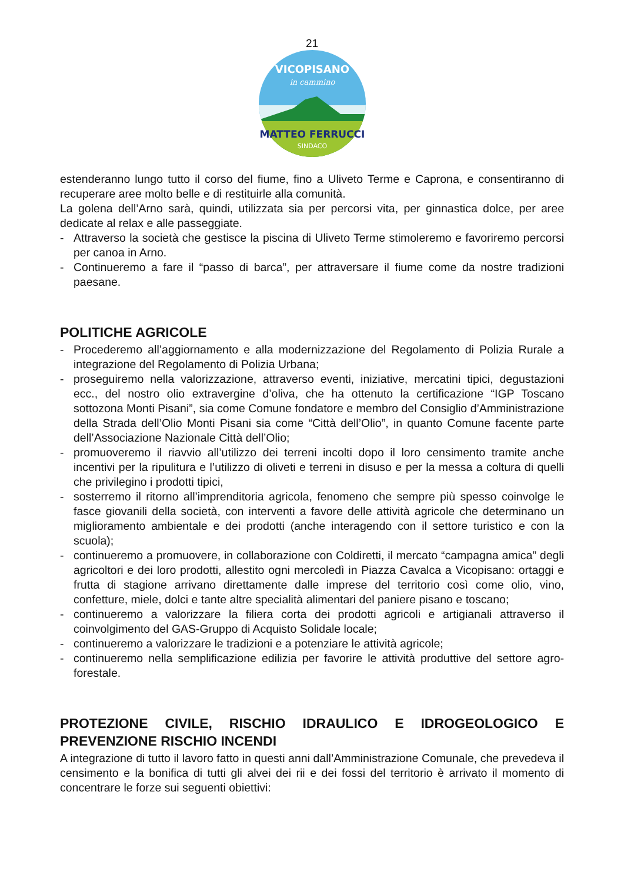21
VICOPISANO
in cammino
MATTEO FERRUCCI
SINDACO
estenderanno lungo tutto il corso del fiume, fino a Uliveto Terme e Caprona, e consentiranno di recuperare aree molto belle e di restituirle alla comunità.
La golena dell’Arno sarà, quindi, utilizzata sia per percorsi vita, per ginnastica dolce, per aree dedicate al relax e alle passeggiate.
- Attraverso la società che gestisce la piscina di Uliveto Terme stimoleremo e favoriremo percorsi per canoa in Arno.
- Continueremo a fare il “passo di barca”, per attraversare il fiume come da nostre tradizioni paesane.
POLITICHE AGRICOLE
- Procederemo all’aggiornamento e alla modernizzazione del Regolamento di Polizia Rurale a integrazione del Regolamento di Polizia Urbana;
- proseguiremo nella valorizzazione, attraverso eventi, iniziative, mercatini tipici, degustazioni ecc., del nostro olio extravergine d’oliva, che ha ottenuto la certificazione “IGP Toscano sottozona Monti Pisani”, sia come Comune fondatore e membro del Consiglio d’Amministrazione della Strada dell’Olio Monti Pisani sia come “Città dell’Olio”, in quanto Comune facente parte dell’Associazione Nazionale Città dell’Olio;
- promuoveremo il riavvio all’utilizzo dei terreni incolti dopo il loro censimento tramite anche incentivi per la ripulitura e l’utilizzo di oliveti e terreni in disuso e per la messa a coltura di quelli che privilegino i prodotti tipici,
- sosterremo il ritorno all’imprenditoria agricola, fenomeno che sempre più spesso coinvolge le fasce giovanili della società, con interventi a favore delle attività agricole che determinano un miglioramento ambientale e dei prodotti (anche interagendo con il settore turistico e con la scuola);
- continueremo a promuovere, in collaborazione con Coldiretti, il mercato “campagna amica” degli agricoltori e dei loro prodotti, allestito ogni mercoledì in Piazza Cavalca a Vicopisano: ortaggi e frutta di stagione arrivano direttamente dalle imprese del territorio così come olio, vino, confetture, miele, dolci e tante altre specialità alimentari del paniere pisano e toscano;
- continueremo a valorizzare la filiera corta dei prodotti agricoli e artigianali attraverso il coinvolgimento del GAS-Gruppo di Acquisto Solidale locale;
- continueremo a valorizzare le tradizioni e a potenziare le attività agricole;
- continueremo nella semplificazione edilizia per favorire le attività produttive del settore agro-forestale.
PROTEZIONE CIVILE, RISCHIO IDRAULICO E IDROGEOLOGICO E PREVENZIONE RISCHIO INCENDI
A integrazione di tutto il lavoro fatto in questi anni dall’Amministrazione Comunale, che prevedeva il censimento e la bonifica di tutti gli alvei dei rii e dei fossi del territorio è arrivato il momento di concentrare le forze sui seguenti obiettivi: